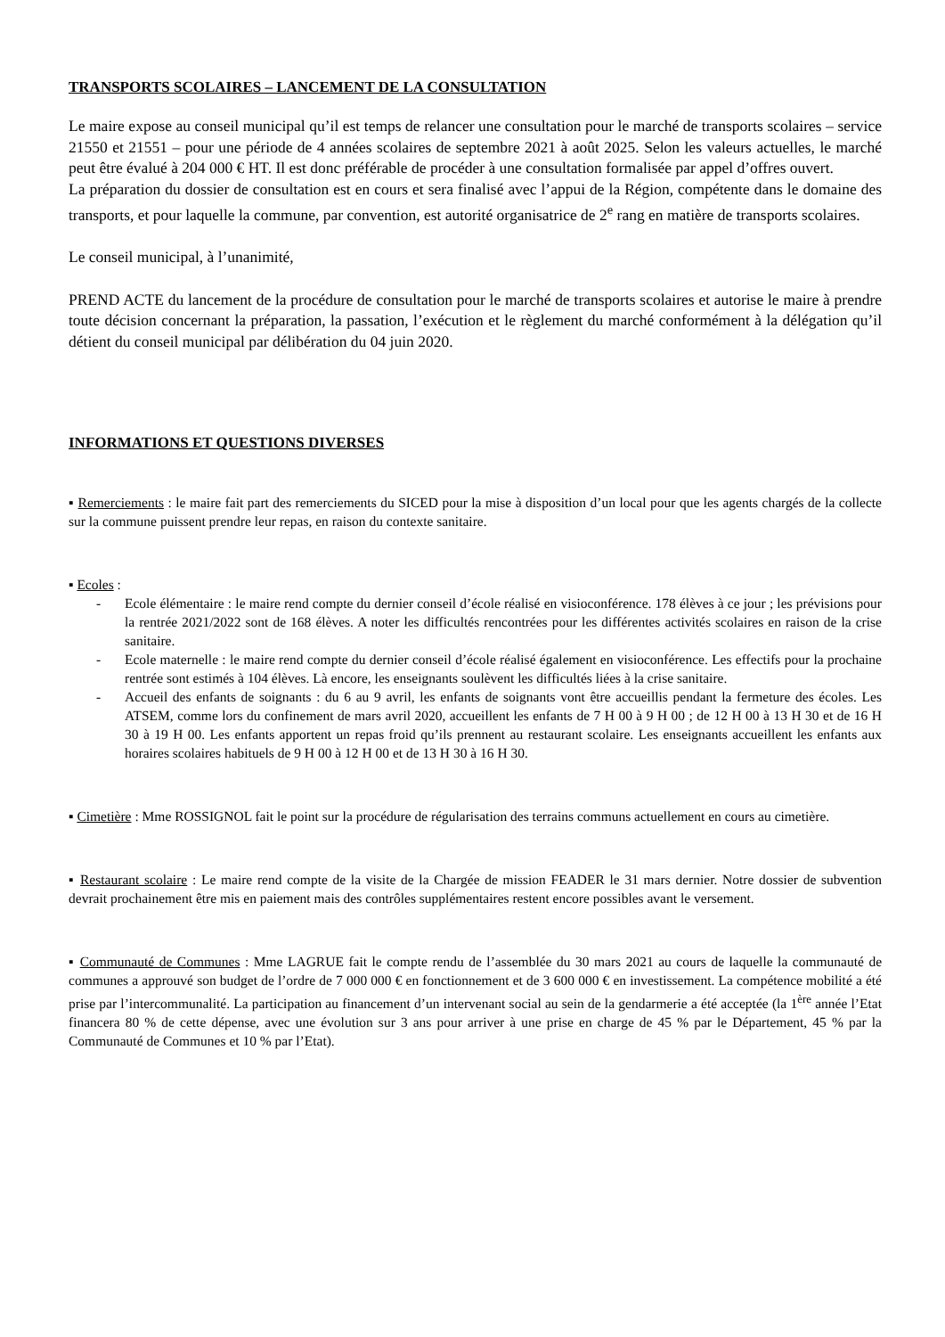TRANSPORTS SCOLAIRES – LANCEMENT DE LA CONSULTATION
Le maire expose au conseil municipal qu’il est temps de relancer une consultation pour le marché de transports scolaires – service 21550 et 21551 – pour une période de 4 années scolaires de septembre 2021 à août 2025. Selon les valeurs actuelles, le marché peut être évalué à 204 000 € HT. Il est donc préférable de procéder à une consultation formalisée par appel d’offres ouvert.
La préparation du dossier de consultation est en cours et sera finalisé avec l’appui de la Région, compétente dans le domaine des transports, et pour laquelle la commune, par convention, est autorité organisatrice de 2<sup>e</sup> rang en matière de transports scolaires.
Le conseil municipal, à l’unanimité,
PREND ACTE du lancement de la procédure de consultation pour le marché de transports scolaires et autorise le maire à prendre toute décision concernant la préparation, la passation, l’exécution et le règlement du marché conformément à la délégation qu’il détient du conseil municipal par délibération du 04 juin 2020.
INFORMATIONS ET QUESTIONS DIVERSES
▪ Remerciements : le maire fait part des remerciements du SICED pour la mise à disposition d’un local pour que les agents chargés de la collecte sur la commune puissent prendre leur repas, en raison du contexte sanitaire.
▪ Ecoles :
- Ecole élémentaire : le maire rend compte du dernier conseil d’école réalisé en visioconférence. 178 élèves à ce jour ; les prévisions pour la rentrée 2021/2022 sont de 168 élèves. A noter les difficultés rencontrées pour les différentes activités scolaires en raison de la crise sanitaire.
- Ecole maternelle : le maire rend compte du dernier conseil d’école réalisé également en visioconférence. Les effectifs pour la prochaine rentrée sont estimés à 104 élèves. Là encore, les enseignants soulèvent les difficultés liées à la crise sanitaire.
- Accueil des enfants de soignants : du 6 au 9 avril, les enfants de soignants vont être accueillis pendant la fermeture des écoles. Les ATSEM, comme lors du confinement de mars avril 2020, accueillent les enfants de 7 H 00 à 9 H 00 ; de 12 H 00 à 13 H 30 et de 16 H 30 à 19 H 00. Les enfants apportent un repas froid qu’ils prennent au restaurant scolaire. Les enseignants accueillent les enfants aux horaires scolaires habituels de 9 H 00 à 12 H 00 et de 13 H 30 à 16 H 30.
▪ Cimetière : Mme ROSSIGNOL fait le point sur la procédure de régularisation des terrains communs actuellement en cours au cimetière.
▪ Restaurant scolaire : Le maire rend compte de la visite de la Chargée de mission FEADER le 31 mars dernier. Notre dossier de subvention devrait prochainement être mis en paiement mais des contrôles supplémentaires restent encore possibles avant le versement.
▪ Communauté de Communes : Mme LAGRUE fait le compte rendu de l’assemblée du 30 mars 2021 au cours de laquelle la communauté de communes a approuvé son budget de l’ordre de 7 000 000 € en fonctionnement et de 3 600 000 € en investissement. La compétence mobilité a été prise par l’intercommunalité. La participation au financement d’un intervenant social au sein de la gendarmerie a été acceptée (la 1<sup>ère</sup> année l’Etat financera 80 % de cette dépense, avec une évolution sur 3 ans pour arriver à une prise en charge de 45 % par le Département, 45 % par la Communauté de Communes et 10 % par l’Etat).